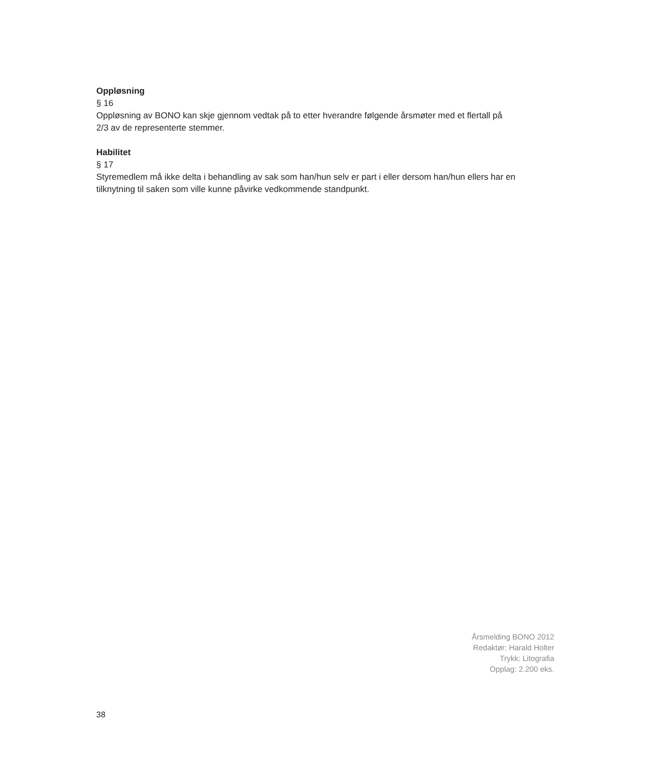Oppløsning
§ 16
Oppløsning av BONO kan skje gjennom vedtak på to etter hverandre følgende årsmøter med et flertall på 2/3 av de representerte stemmer.
Habilitet
§ 17
Styremedlem må ikke delta i behandling av sak som han/hun selv er part i eller dersom han/hun ellers har en tilknytning til saken som ville kunne påvirke vedkommende standpunkt.
Årsmelding BONO 2012
Redaktør: Harald Holter
Trykk: Litografia
Opplag: 2.200 eks.
38